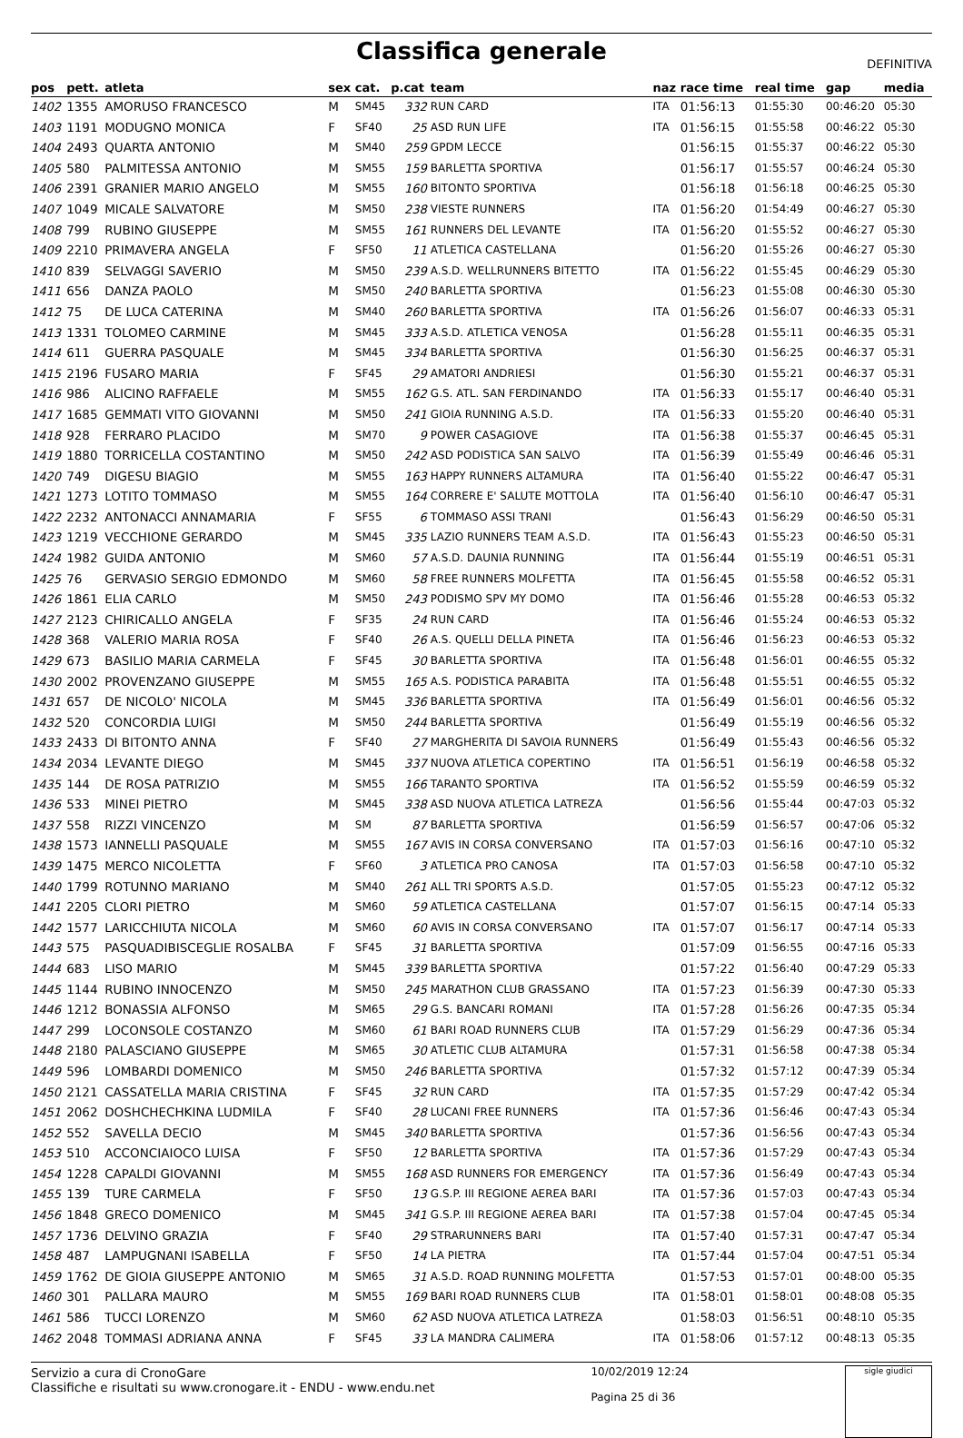Classifica generale
DEFINITIVA
| pos | pett. | atleta | sex | cat. | p.cat | team | naz | race time | real time | gap | media |
| --- | --- | --- | --- | --- | --- | --- | --- | --- | --- | --- | --- |
| 1402 | 1355 | AMORUSO FRANCESCO | M | SM45 | 332 | RUN CARD | ITA | 01:56:13 | 01:55:30 | 00:46:20 | 05:30 |
| 1403 | 1191 | MODUGNO MONICA | F | SF40 | 25 | ASD RUN LIFE | ITA | 01:56:15 | 01:55:58 | 00:46:22 | 05:30 |
| 1404 | 2493 | QUARTA ANTONIO | M | SM40 | 259 | GPDM LECCE | | 01:56:15 | 01:55:37 | 00:46:22 | 05:30 |
| 1405 | 580 | PALMITESSA ANTONIO | M | SM55 | 159 | BARLETTA SPORTIVA | | 01:56:17 | 01:55:57 | 00:46:24 | 05:30 |
| 1406 | 2391 | GRANIER MARIO ANGELO | M | SM55 | 160 | BITONTO SPORTIVA | | 01:56:18 | 01:56:18 | 00:46:25 | 05:30 |
| 1407 | 1049 | MICALE SALVATORE | M | SM50 | 238 | VIESTE RUNNERS | ITA | 01:56:20 | 01:54:49 | 00:46:27 | 05:30 |
| 1408 | 799 | RUBINO GIUSEPPE | M | SM55 | 161 | RUNNERS DEL LEVANTE | ITA | 01:56:20 | 01:55:52 | 00:46:27 | 05:30 |
| 1409 | 2210 | PRIMAVERA ANGELA | F | SF50 | 11 | ATLETICA CASTELLANA | | 01:56:20 | 01:55:26 | 00:46:27 | 05:30 |
| 1410 | 839 | SELVAGGI SAVERIO | M | SM50 | 239 | A.S.D. WELLRUNNERS BITETTO | ITA | 01:56:22 | 01:55:45 | 00:46:29 | 05:30 |
| 1411 | 656 | DANZA PAOLO | M | SM50 | 240 | BARLETTA SPORTIVA | | 01:56:23 | 01:55:08 | 00:46:30 | 05:30 |
| 1412 | 75 | DE LUCA CATERINA | M | SM40 | 260 | BARLETTA SPORTIVA | ITA | 01:56:26 | 01:56:07 | 00:46:33 | 05:31 |
| 1413 | 1331 | TOLOMEO CARMINE | M | SM45 | 333 | A.S.D. ATLETICA VENOSA | | 01:56:28 | 01:55:11 | 00:46:35 | 05:31 |
| 1414 | 611 | GUERRA PASQUALE | M | SM45 | 334 | BARLETTA SPORTIVA | | 01:56:30 | 01:56:25 | 00:46:37 | 05:31 |
| 1415 | 2196 | FUSARO MARIA | F | SF45 | 29 | AMATORI ANDRIESI | | 01:56:30 | 01:55:21 | 00:46:37 | 05:31 |
| 1416 | 986 | ALICINO RAFFAELE | M | SM55 | 162 | G.S. ATL. SAN FERDINANDO | ITA | 01:56:33 | 01:55:17 | 00:46:40 | 05:31 |
| 1417 | 1685 | GEMMATI VITO GIOVANNI | M | SM50 | 241 | GIOIA RUNNING A.S.D. | ITA | 01:56:33 | 01:55:20 | 00:46:40 | 05:31 |
| 1418 | 928 | FERRARO PLACIDO | M | SM70 | 9 | POWER CASAGIOVE | ITA | 01:56:38 | 01:55:37 | 00:46:45 | 05:31 |
| 1419 | 1880 | TORRICELLA COSTANTINO | M | SM50 | 242 | ASD PODISTICA SAN SALVO | ITA | 01:56:39 | 01:55:49 | 00:46:46 | 05:31 |
| 1420 | 749 | DIGESU BIAGIO | M | SM55 | 163 | HAPPY RUNNERS ALTAMURA | ITA | 01:56:40 | 01:55:22 | 00:46:47 | 05:31 |
| 1421 | 1273 | LOTITO TOMMASO | M | SM55 | 164 | CORRERE E' SALUTE MOTTOLA | ITA | 01:56:40 | 01:56:10 | 00:46:47 | 05:31 |
| 1422 | 2232 | ANTONACCI ANNAMARIA | F | SF55 | 6 | TOMMASO ASSI TRANI | | 01:56:43 | 01:56:29 | 00:46:50 | 05:31 |
| 1423 | 1219 | VECCHIONE GERARDO | M | SM45 | 335 | LAZIO RUNNERS TEAM A.S.D. | ITA | 01:56:43 | 01:55:23 | 00:46:50 | 05:31 |
| 1424 | 1982 | GUIDA ANTONIO | M | SM60 | 57 | A.S.D. DAUNIA RUNNING | ITA | 01:56:44 | 01:55:19 | 00:46:51 | 05:31 |
| 1425 | 76 | GERVASIO SERGIO EDMONDO | M | SM60 | 58 | FREE RUNNERS MOLFETTA | ITA | 01:56:45 | 01:55:58 | 00:46:52 | 05:31 |
| 1426 | 1861 | ELIA CARLO | M | SM50 | 243 | PODISMO SPV MY DOMO | ITA | 01:56:46 | 01:55:28 | 00:46:53 | 05:32 |
| 1427 | 2123 | CHIRICALLO ANGELA | F | SF35 | 24 | RUN CARD | ITA | 01:56:46 | 01:55:24 | 00:46:53 | 05:32 |
| 1428 | 368 | VALERIO MARIA ROSA | F | SF40 | 26 | A.S. QUELLI DELLA PINETA | ITA | 01:56:46 | 01:56:23 | 00:46:53 | 05:32 |
| 1429 | 673 | BASILIO MARIA CARMELA | F | SF45 | 30 | BARLETTA SPORTIVA | ITA | 01:56:48 | 01:56:01 | 00:46:55 | 05:32 |
| 1430 | 2002 | PROVENZANO GIUSEPPE | M | SM55 | 165 | A.S. PODISTICA PARABITA | ITA | 01:56:48 | 01:55:51 | 00:46:55 | 05:32 |
| 1431 | 657 | DE NICOLO' NICOLA | M | SM45 | 336 | BARLETTA SPORTIVA | ITA | 01:56:49 | 01:56:01 | 00:46:56 | 05:32 |
| 1432 | 520 | CONCORDIA LUIGI | M | SM50 | 244 | BARLETTA SPORTIVA | | 01:56:49 | 01:55:19 | 00:46:56 | 05:32 |
| 1433 | 2433 | DI BITONTO ANNA | F | SF40 | 27 | MARGHERITA DI SAVOIA RUNNERS | | 01:56:49 | 01:55:43 | 00:46:56 | 05:32 |
| 1434 | 2034 | LEVANTE DIEGO | M | SM45 | 337 | NUOVA ATLETICA COPERTINO | ITA | 01:56:51 | 01:56:19 | 00:46:58 | 05:32 |
| 1435 | 144 | DE ROSA PATRIZIO | M | SM55 | 166 | TARANTO SPORTIVA | ITA | 01:56:52 | 01:55:59 | 00:46:59 | 05:32 |
| 1436 | 533 | MINEI PIETRO | M | SM45 | 338 | ASD NUOVA ATLETICA LATREZA | | 01:56:56 | 01:55:44 | 00:47:03 | 05:32 |
| 1437 | 558 | RIZZI VINCENZO | M | SM | 87 | BARLETTA SPORTIVA | | 01:56:59 | 01:56:57 | 00:47:06 | 05:32 |
| 1438 | 1573 | IANNELLI PASQUALE | M | SM55 | 167 | AVIS IN CORSA CONVERSANO | ITA | 01:57:03 | 01:56:16 | 00:47:10 | 05:32 |
| 1439 | 1475 | MERCO NICOLETTA | F | SF60 | 3 | ATLETICA PRO CANOSA | ITA | 01:57:03 | 01:56:58 | 00:47:10 | 05:32 |
| 1440 | 1799 | ROTUNNO MARIANO | M | SM40 | 261 | ALL TRI SPORTS A.S.D. | | 01:57:05 | 01:55:23 | 00:47:12 | 05:32 |
| 1441 | 2205 | CLORI PIETRO | M | SM60 | 59 | ATLETICA CASTELLANA | | 01:57:07 | 01:56:15 | 00:47:14 | 05:33 |
| 1442 | 1577 | LARICCHIUTA NICOLA | M | SM60 | 60 | AVIS IN CORSA CONVERSANO | ITA | 01:57:07 | 01:56:17 | 00:47:14 | 05:33 |
| 1443 | 575 | PASQUADIBISCEGLIE ROSALBA | F | SF45 | 31 | BARLETTA SPORTIVA | | 01:57:09 | 01:56:55 | 00:47:16 | 05:33 |
| 1444 | 683 | LISO MARIO | M | SM45 | 339 | BARLETTA SPORTIVA | | 01:57:22 | 01:56:40 | 00:47:29 | 05:33 |
| 1445 | 1144 | RUBINO INNOCENZO | M | SM50 | 245 | MARATHON CLUB GRASSANO | ITA | 01:57:23 | 01:56:39 | 00:47:30 | 05:33 |
| 1446 | 1212 | BONASSIA ALFONSO | M | SM65 | 29 | G.S. BANCARI ROMANI | ITA | 01:57:28 | 01:56:26 | 00:47:35 | 05:34 |
| 1447 | 299 | LOCONSOLE COSTANZO | M | SM60 | 61 | BARI ROAD RUNNERS CLUB | ITA | 01:57:29 | 01:56:29 | 00:47:36 | 05:34 |
| 1448 | 2180 | PALASCIANO GIUSEPPE | M | SM65 | 30 | ATLETIC CLUB ALTAMURA | | 01:57:31 | 01:56:58 | 00:47:38 | 05:34 |
| 1449 | 596 | LOMBARDI DOMENICO | M | SM50 | 246 | BARLETTA SPORTIVA | | 01:57:32 | 01:57:12 | 00:47:39 | 05:34 |
| 1450 | 2121 | CASSATELLA MARIA CRISTINA | F | SF45 | 32 | RUN CARD | ITA | 01:57:35 | 01:57:29 | 00:47:42 | 05:34 |
| 1451 | 2062 | DOSHCHECHKINA LUDMILA | F | SF40 | 28 | LUCANI FREE RUNNERS | ITA | 01:57:36 | 01:56:46 | 00:47:43 | 05:34 |
| 1452 | 552 | SAVELLA DECIO | M | SM45 | 340 | BARLETTA SPORTIVA | | 01:57:36 | 01:56:56 | 00:47:43 | 05:34 |
| 1453 | 510 | ACCONCIAIOCO LUISA | F | SF50 | 12 | BARLETTA SPORTIVA | ITA | 01:57:36 | 01:57:29 | 00:47:43 | 05:34 |
| 1454 | 1228 | CAPALDI GIOVANNI | M | SM55 | 168 | ASD RUNNERS FOR EMERGENCY | ITA | 01:57:36 | 01:56:49 | 00:47:43 | 05:34 |
| 1455 | 139 | TURE CARMELA | F | SF50 | 13 | G.S.P. III REGIONE AEREA BARI | ITA | 01:57:36 | 01:57:03 | 00:47:43 | 05:34 |
| 1456 | 1848 | GRECO DOMENICO | M | SM45 | 341 | G.S.P. III REGIONE AEREA BARI | ITA | 01:57:38 | 01:57:04 | 00:47:45 | 05:34 |
| 1457 | 1736 | DELVINO GRAZIA | F | SF40 | 29 | STRARUNNERS BARI | ITA | 01:57:40 | 01:57:31 | 00:47:47 | 05:34 |
| 1458 | 487 | LAMPUGNANI ISABELLA | F | SF50 | 14 | LA PIETRA | ITA | 01:57:44 | 01:57:04 | 00:47:51 | 05:34 |
| 1459 | 1762 | DE GIOIA GIUSEPPE ANTONIO | M | SM65 | 31 | A.S.D. ROAD RUNNING MOLFETTA | | 01:57:53 | 01:57:01 | 00:48:00 | 05:35 |
| 1460 | 301 | PALLARA MAURO | M | SM55 | 169 | BARI ROAD RUNNERS CLUB | ITA | 01:58:01 | 01:58:01 | 00:48:08 | 05:35 |
| 1461 | 586 | TUCCI LORENZO | M | SM60 | 62 | ASD NUOVA ATLETICA LATREZA | | 01:58:03 | 01:56:51 | 00:48:10 | 05:35 |
| 1462 | 2048 | TOMMASI ADRIANA ANNA | F | SF45 | 33 | LA MANDRA CALIMERA | ITA | 01:58:06 | 01:57:12 | 00:48:13 | 05:35 |
Servizio a cura di CronoGare
Classifiche e risultati su www.cronogare.it - ENDU - www.endu.net
10/02/2019 12:24
Pagina 25 di 36
sigle giudici